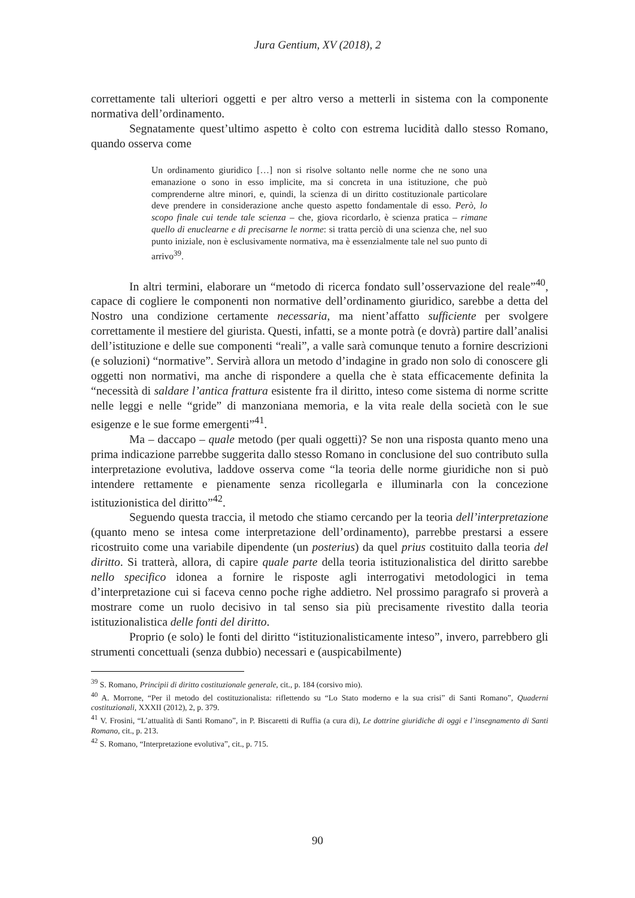Jura Gentium, XV (2018), 2
correttamente tali ulteriori oggetti e per altro verso a metterli in sistema con la componente normativa dell’ordinamento.
Segnatamente quest’ultimo aspetto è colto con estrema lucidità dallo stesso Romano, quando osserva come
Un ordinamento giuridico […] non si risolve soltanto nelle norme che ne sono una emanazione o sono in esso implicite, ma si concreta in una istituzione, che può comprenderne altre minori, e, quindi, la scienza di un diritto costituzionale particolare deve prendere in considerazione anche questo aspetto fondamentale di esso. Però, lo scopo finale cui tende tale scienza – che, giova ricordarlo, è scienza pratica – rimane quello di enuclearne e di precisarne le norme: si tratta perciò di una scienza che, nel suo punto iniziale, non è esclusivamente normativa, ma è essenzialmente tale nel suo punto di arrivo<sup>39</sup>.
In altri termini, elaborare un “metodo di ricerca fondato sull’osservazione del reale”<sup>40</sup>, capace di cogliere le componenti non normative dell’ordinamento giuridico, sarebbe a detta del Nostro una condizione certamente necessaria, ma nient’affatto sufficiente per svolgere correttamente il mestiere del giurista. Questi, infatti, se a monte potrà (e dovrà) partire dall’analisi dell’istituzione e delle sue componenti “reali”, a valle sarà comunque tenuto a fornire descrizioni (e soluzioni) “normative”. Servirà allora un metodo d’indagine in grado non solo di conoscere gli oggetti non normativi, ma anche di rispondere a quella che è stata efficacemente definita la “necessità di saldare l’antica frattura esistente fra il diritto, inteso come sistema di norme scritte nelle leggi e nelle “gride” di manzoniana memoria, e la vita reale della società con le sue esigenze e le sue forme emergenti”<sup>41</sup>.
Ma – daccapo – quale metodo (per quali oggetti)? Se non una risposta quanto meno una prima indicazione parrebbe suggerita dallo stesso Romano in conclusione del suo contributo sulla interpretazione evolutiva, laddove osserva come “la teoria delle norme giuridiche non si può intendere rettamente e pienamente senza ricollegarla e illuminarla con la concezione istituzionistica del diritto”<sup>42</sup>.
Seguendo questa traccia, il metodo che stiamo cercando per la teoria dell’interpretazione (quanto meno se intesa come interpretazione dell’ordinamento), parrebbe prestarsi a essere ricostruito come una variabile dipendente (un posterius) da quel prius costituito dalla teoria del diritto. Si tratterà, allora, di capire quale parte della teoria istituzionalistica del diritto sarebbe nello specifico idonea a fornire le risposte agli interrogativi metodologici in tema d’interpretazione cui si faceva cenno poche righe addietro. Nel prossimo paragrafo si proverà a mostrare come un ruolo decisivo in tal senso sia più precisamente rivestito dalla teoria istituzionalistica delle fonti del diritto.
Proprio (e solo) le fonti del diritto “istituzionalisticamente inteso”, invero, parrebbero gli strumenti concettuali (senza dubbio) necessari e (auspicabilmente)
<sup>39</sup> S. Romano, Principii di diritto costituzionale generale, cit., p. 184 (corsivo mio).
<sup>40</sup> A. Morrone, “Per il metodo del costituzionalista: riflettendo su “Lo Stato moderno e la sua crisi” di Santi Romano”, Quaderni costituzionali, XXXII (2012), 2, p. 379.
<sup>41</sup> V. Frosini, “L’attualità di Santi Romano”, in P. Biscaretti di Ruffia (a cura di), Le dottrine giuridiche di oggi e l’insegnamento di Santi Romano, cit., p. 213.
<sup>42</sup> S. Romano, “Interpretazione evolutiva”, cit., p. 715.
90